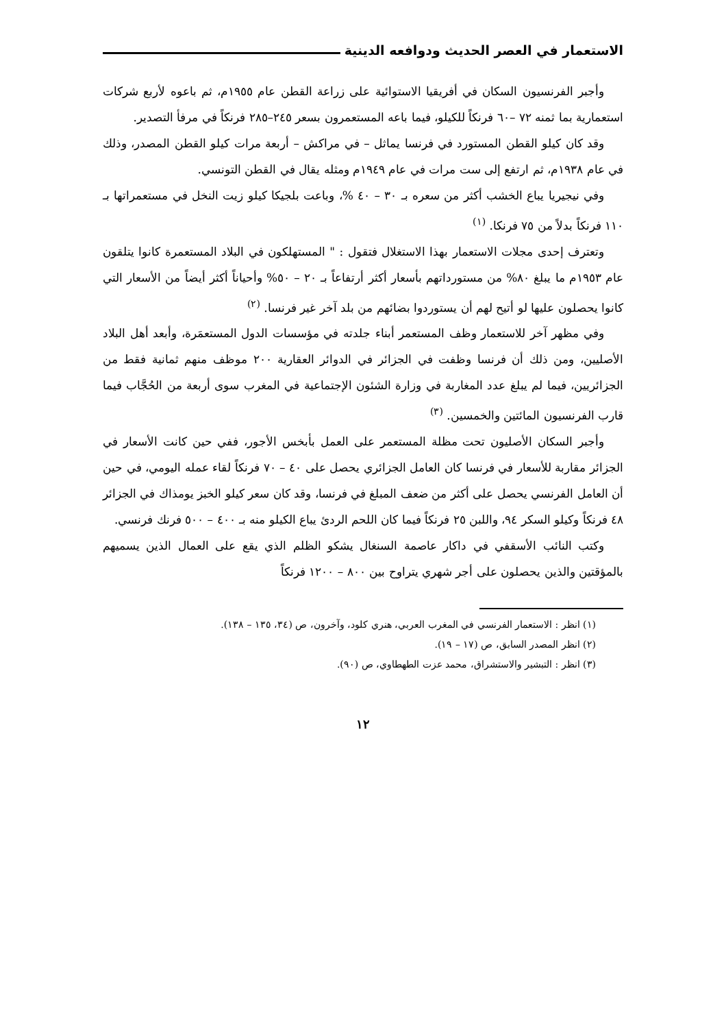الاستعمار في العصر الحديث ودوافعه الدينية
وأجبر الفرنسيون السكان في أفريقيا الاستوائية على زراعة القطن عام ١٩٥٥م، ثم باعوه لأربع شركات استعمارية بما ثمنه ٧٢ –٦٠ فرنكاً للكيلو، فيما باعه المستعمرون بسعر ٢٤٥–٢٨٥ فرنكاً في مرفأ التصدير.
وقد كان كيلو القطن المستورد في فرنسا يماثل – في مراكش – أربعة مرات كيلو القطن المصدر، وذلك في عام ١٩٣٨م، ثم ارتفع إلى ست مرات في عام ١٩٤٩م ومثله يقال في القطن التونسي.
وفي نيجيريا يباع الخشب أكثر من سعره بـ ٣٠ – ٤٠ %، وباعت بلجيكا كيلو زيت النخل في مستعمراتها بـ ١١٠ فرنكاً بدلاً من ٧٥ فرنكا. <sup>(١)</sup>
وتعترف إحدى مجلات الاستعمار بهذا الاستغلال فتقول : " المستهلكون في البلاد المستعمرة كانوا يتلقون عام ١٩٥٣م ما يبلغ ٨٠% من مستورداتهم بأسعار أكثر أرتفاعاً بـ ٢٠ – ٥٠% وأحياناً أكثر أيضاً من الأسعار التي كانوا يحصلون عليها لو أتيح لهم أن يستوردوا بضائهم من بلد آخر غير فرنسا. <sup>(٢)</sup>
وفي مظهر آخر للاستعمار وظف المستعمر أبناء جلدته في مؤسسات الدول المستعمَرة، وأبعد أهل البلاد الأصليين، ومن ذلك أن فرنسا وظفت في الجزائر في الدوائر العقارية ٢٠٠ موظف منهم ثمانية فقط من الجزائريين، فيما لم يبلغ عدد المغاربة في وزارة الشئون الإجتماعية في المغرب سوى أربعة من الحُجَّاب فيما قارب الفرنسيون المائتين والخمسين. <sup>(٣)</sup>
وأجبر السكان الأصليون تحت مظلة المستعمر على العمل بأبخس الأجور، ففي حين كانت الأسعار في الجزائر مقاربة للأسعار في فرنسا كان العامل الجزائري يحصل على ٤٠ – ٧٠ فرنكاً لقاء عمله اليومي، في حين أن العامل الفرنسي يحصل على أكثر من ضعف المبلغ في فرنسا، وقد كان سعر كيلو الخبز يومذاك في الجزائر ٤٨ فرنكاً وكيلو السكر ٩٤، واللبن ٢٥ فرنكاً فيما كان اللحم الردئ يباع الكيلو منه بـ ٤٠٠ – ٥٠٠ فرنك فرنسي.
وكتب النائب الأسقفي في داكار عاصمة السنغال يشكو الظلم الذي يقع على العمال الذين يسميهم بالمؤقتين والذين يحصلون على أجر شهري يتراوح بين ٨٠٠ – ١٢٠٠ فرنكاً
(١) انظر : الاستعمار الفرنسي في المغرب العربي، هنري كلود، وآخرون، ص (٣٤، ١٣٥ – ١٣٨).
(٢) انظر المصدر السابق، ص (١٧ – ١٩).
(٣) انظر : التبشير والاستشراق، محمد عزت الطهطاوي، ص (٩٠).
١٢